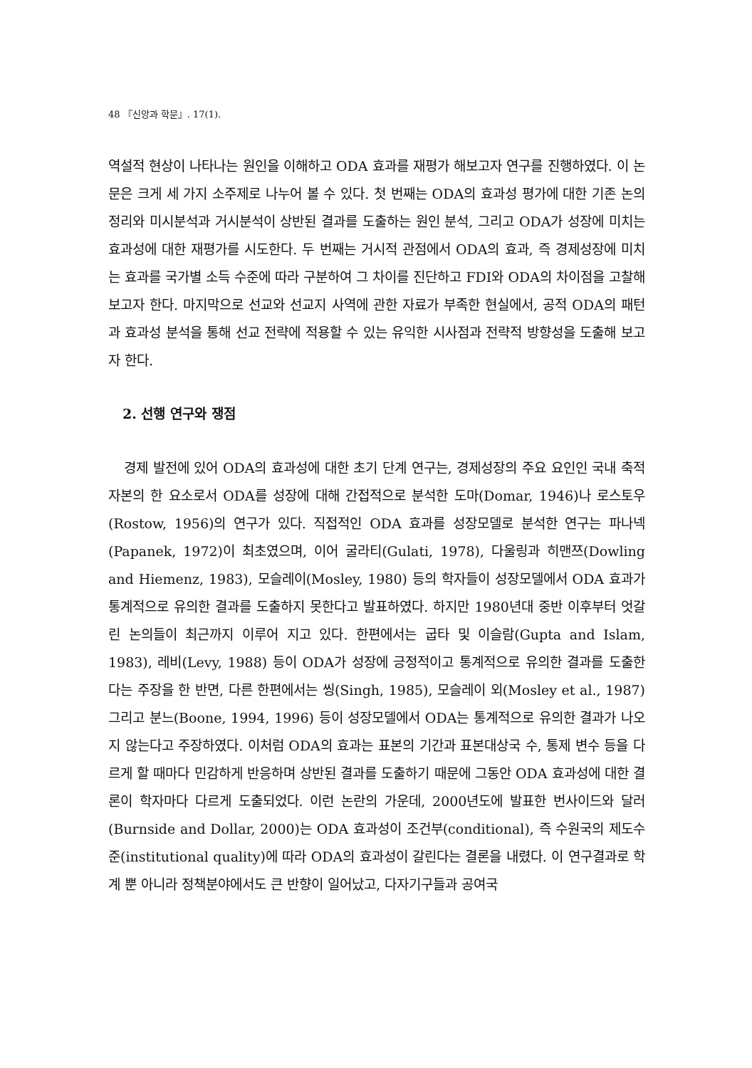48 『신앙과 학문』. 17(1).
역설적 현상이 나타나는 원인을 이해하고 ODA 효과를 재평가 해보고자 연구를 진행하였다. 이 논문은 크게 세 가지 소주제로 나누어 볼 수 있다. 첫 번째는 ODA의 효과성 평가에 대한 기존 논의 정리와 미시분석과 거시분석이 상반된 결과를 도출하는 원인 분석, 그리고 ODA가 성장에 미치는 효과성에 대한 재평가를 시도한다. 두 번째는 거시적 관점에서 ODA의 효과, 즉 경제성장에 미치는 효과를 국가별 소득 수준에 따라 구분하여 그 차이를 진단하고 FDI와 ODA의 차이점을 고찰해 보고자 한다. 마지막으로 선교와 선교지 사역에 관한 자료가 부족한 현실에서, 공적 ODA의 패턴과 효과성 분석을 통해 선교 전략에 적용할 수 있는 유익한 시사점과 전략적 방향성을 도출해 보고자 한다.
2. 선행 연구와 쟁점
경제 발전에 있어 ODA의 효과성에 대한 초기 단계 연구는, 경제성장의 주요 요인인 국내 축적 자본의 한 요소로서 ODA를 성장에 대해 간접적으로 분석한 도마(Domar, 1946)나 로스토우(Rostow, 1956)의 연구가 있다. 직접적인 ODA 효과를 성장모델로 분석한 연구는 파나넥(Papanek, 1972)이 최초였으며, 이어 굴라티(Gulati, 1978), 다울링과 히맨쯔(Dowling and Hiemenz, 1983), 모슬레이(Mosley, 1980) 등의 학자들이 성장모델에서 ODA 효과가 통계적으로 유의한 결과를 도출하지 못한다고 발표하였다. 하지만 1980년대 중반 이후부터 엇갈린 논의들이 최근까지 이루어 지고 있다. 한편에서는 굽타 및 이슬람(Gupta and Islam, 1983), 레비(Levy, 1988) 등이 ODA가 성장에 긍정적이고 통계적으로 유의한 결과를 도출한다는 주장을 한 반면, 다른 한편에서는 씽(Singh, 1985), 모슬레이 외(Mosley et al., 1987) 그리고 분느(Boone, 1994, 1996) 등이 성장모델에서 ODA는 통계적으로 유의한 결과가 나오지 않는다고 주장하였다. 이처럼 ODA의 효과는 표본의 기간과 표본대상국 수, 통제 변수 등을 다르게 할 때마다 민감하게 반응하며 상반된 결과를 도출하기 때문에 그동안 ODA 효과성에 대한 결론이 학자마다 다르게 도출되었다. 이런 논란의 가운데, 2000년도에 발표한 번사이드와 달러(Burnside and Dollar, 2000)는 ODA 효과성이 조건부(conditional), 즉 수원국의 제도수준(institutional quality)에 따라 ODA의 효과성이 갈린다는 결론을 내렸다. 이 연구결과로 학계 뿐 아니라 정책분야에서도 큰 반향이 일어났고, 다자기구들과 공여국